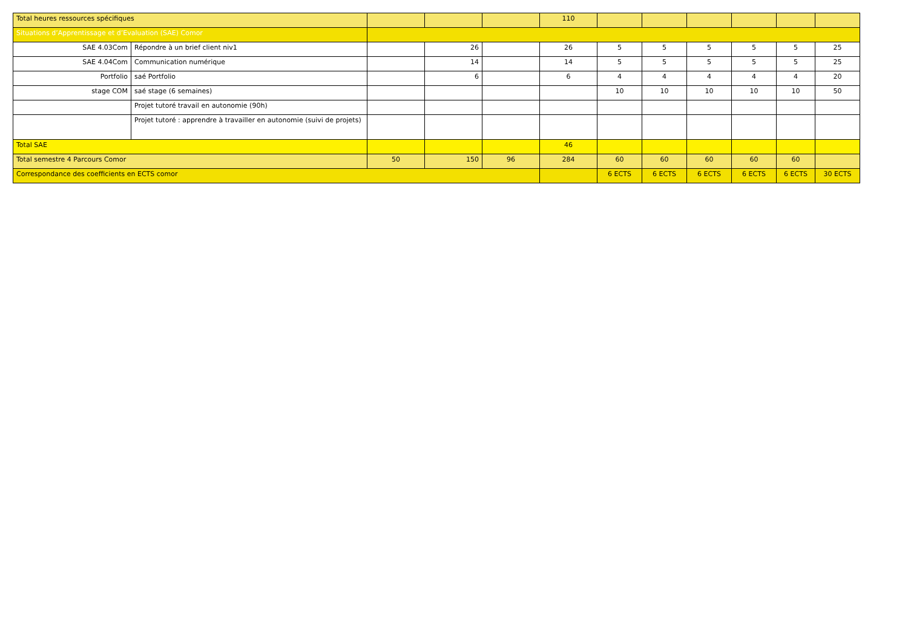| Total heures ressources spécifiques | | | | | 110 | | | | | | |
| Situations d’Apprentissage et d’Evaluation (SAE) Comor | | | | | | | | | | | |
| SAE 4.03Com | Répondre à un brief client niv1 | | 26 | | 26 | 5 | 5 | 5 | 5 | 5 | 25 |
| SAE 4.04Com | Communication numérique | | 14 | | 14 | 5 | 5 | 5 | 5 | 5 | 25 |
| Portfolio | saé Portfolio | | 6 | | 6 | 4 | 4 | 4 | 4 | 4 | 20 |
| stage COM | saé stage (6 semaines) | | | | | 10 | 10 | 10 | 10 | 10 | 50 |
| | Projet tutoré travail en autonomie (90h) | | | | | | | | | | |
| | Projet tutoré : apprendre à travailler en autonomie (suivi de projets) | | | | | | | | | | |
| Total SAE | | | | | 46 | | | | | | |
| Total semestre 4 Parcours Comor | | 50 | 150 | 96 | 284 | 60 | 60 | 60 | 60 | 60 | |
| Correspondance des coefficients en ECTS comor | | | | | | 6 ECTS | 6 ECTS | 6 ECTS | 6 ECTS | 6 ECTS | 30 ECTS |